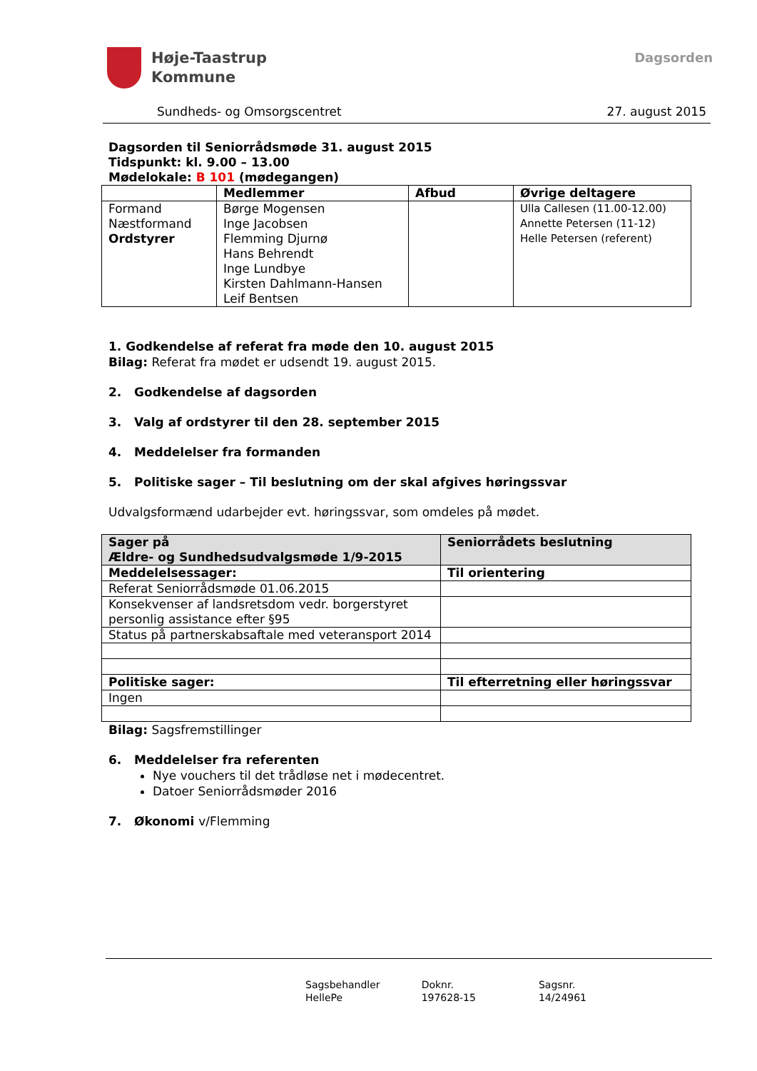Høje-Taastrup
Kommune
Dagsorden
Sundheds- og Omsorgscentret 27. august 2015
Dagsorden til Seniorrådsmøde 31. august 2015
Tidspunkt: kl. 9.00 – 13.00
Mødelokale: B 101 (mødegangen)
| | Medlemmer | Afbud | Øvrige deltagere |
| --- | --- | --- | --- |
| Formand Næstformand Ordstyrer | Børge Mogensen Inge Jacobsen Flemming Djurnø Hans Behrendt Inge Lundbye Kirsten Dahlmann-Hansen Leif Bentsen | | Ulla Callesen (11.00-12.00) Annette Petersen (11-12) Helle Petersen (referent) |
1. Godkendelse af referat fra møde den 10. august 2015
Bilag: Referat fra mødet er udsendt 19. august 2015.
2. Godkendelse af dagsorden
3. Valg af ordstyrer til den 28. september 2015
4. Meddelelser fra formanden
5. Politiske sager – Til beslutning om der skal afgives høringssvar
Udvalgsformænd udarbejder evt. høringssvar, som omdeles på mødet.
| Sager på Ældre- og Sundhedsudvalgsmøde 1/9-2015 | Seniorrådets beslutning |
| --- | --- |
| Meddelelsessager: | Til orientering |
| Referat Seniorrådsmøde 01.06.2015 | |
| Konsekvenser af landsretsdom vedr. borgerstyret personlig assistance efter §95 | |
| Status på partnerskabsaftale med veteransport 2014 | |
| Politiske sager: | Til efterretning eller høringssvar |
| Ingen | |
Bilag: Sagsfremstillinger
6. Meddelelser fra referenten
Nye vouchers til det trådløse net i mødecentret.
Datoer Seniorrådsmøder 2016
7. Økonomi v/Flemming
Sagsbehandler
HellePe
Doknr.
197628-15
Sagsnr.
14/24961